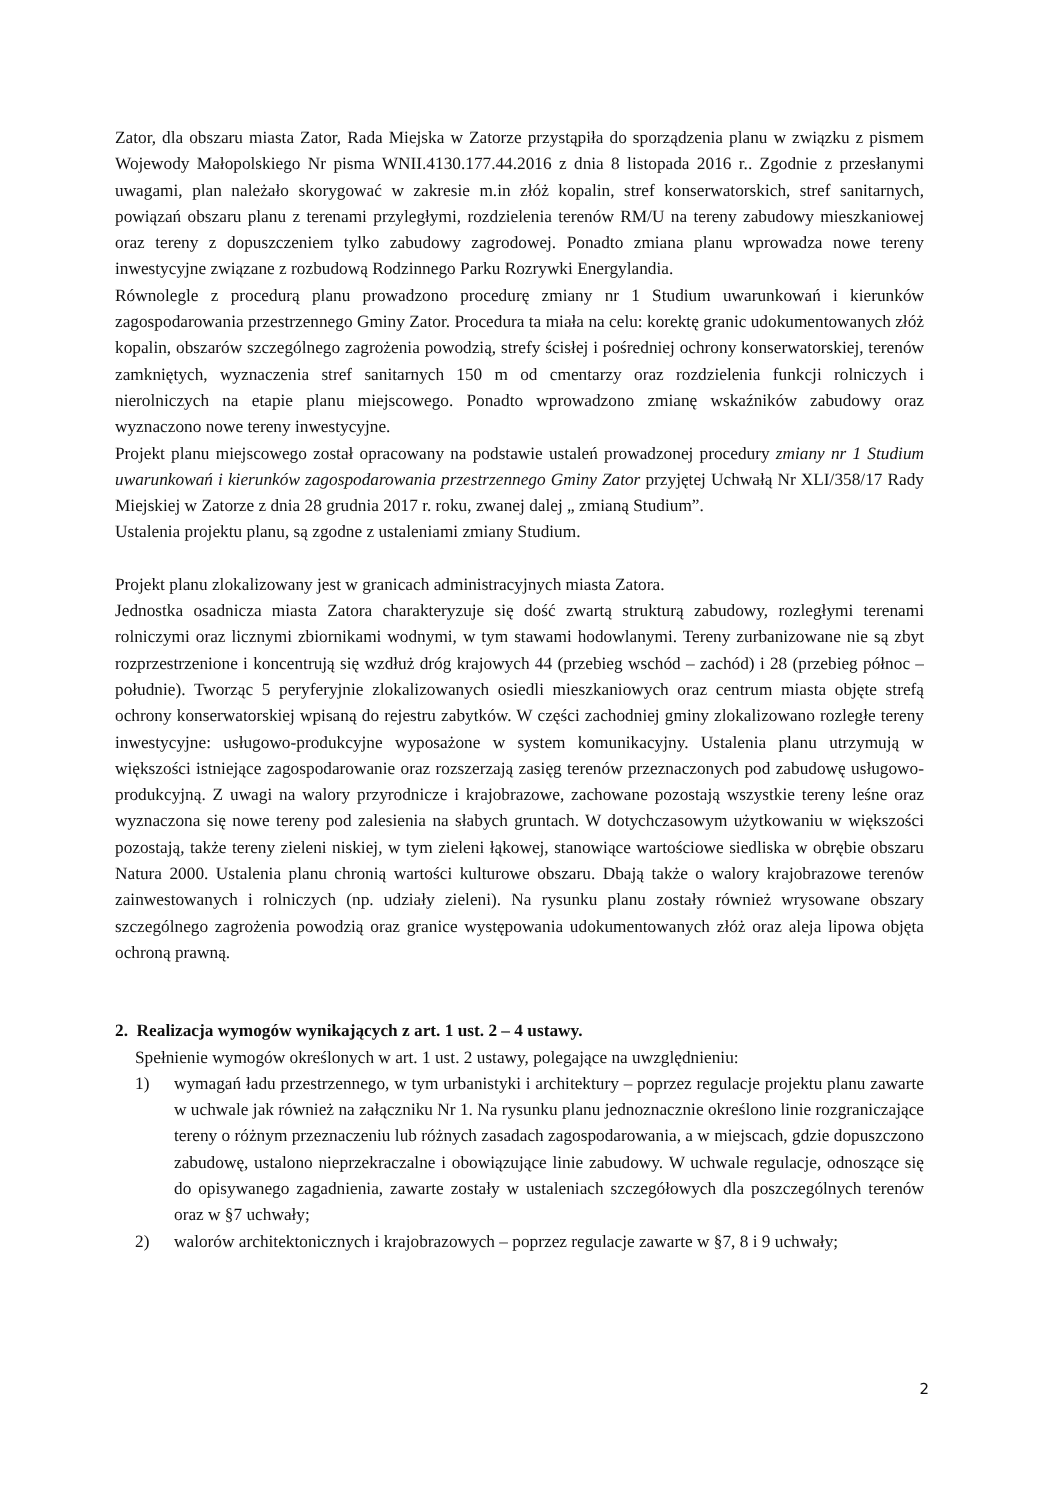Zator, dla obszaru miasta Zator, Rada Miejska w Zatorze przystąpiła do sporządzenia planu w związku z pismem Wojewody Małopolskiego Nr pisma WNII.4130.177.44.2016 z dnia 8 listopada 2016 r.. Zgodnie z przesłanymi uwagami, plan należało skorygować w zakresie m.in złóż kopalin, stref konserwatorskich, stref sanitarnych, powiązań obszaru planu z terenami przyległymi, rozdzielenia terenów RM/U na tereny zabudowy mieszkaniowej oraz tereny z dopuszczeniem tylko zabudowy zagrodowej. Ponadto zmiana planu wprowadza nowe tereny inwestycyjne związane z rozbudową Rodzinnego Parku Rozrywki Energylandia.
Równolegle z procedurą planu prowadzono procedurę zmiany nr 1 Studium uwarunkowań i kierunków zagospodarowania przestrzennego Gminy Zator. Procedura ta miała na celu: korektę granic udokumentowanych złóż kopalin, obszarów szczególnego zagrożenia powodzią, strefy ścisłej i pośredniej ochrony konserwatorskiej, terenów zamkniętych, wyznaczenia stref sanitarnych 150 m od cmentarzy oraz rozdzielenia funkcji rolniczych i nierolniczych na etapie planu miejscowego. Ponadto wprowadzono zmianę wskaźników zabudowy oraz wyznaczono nowe tereny inwestycyjne.
Projekt planu miejscowego został opracowany na podstawie ustaleń prowadzonej procedury zmiany nr 1 Studium uwarunkowań i kierunków zagospodarowania przestrzennego Gminy Zator przyjętej Uchwałą Nr XLI/358/17 Rady Miejskiej w Zatorze z dnia 28 grudnia 2017 r. roku, zwanej dalej „ zmianą Studium”.
Ustalenia projektu planu, są zgodne z ustaleniami zmiany Studium.
Projekt planu zlokalizowany jest w granicach administracyjnych miasta Zatora.
Jednostka osadnicza miasta Zatora charakteryzuje się dość zwartą strukturą zabudowy, rozległymi terenami rolniczymi oraz licznymi zbiornikami wodnymi, w tym stawami hodowlanymi. Tereny zurbanizowane nie są zbyt rozprzestrzenione i koncentrują się wzdłuż dróg krajowych 44 (przebieg wschód – zachód) i 28 (przebieg północ – południe). Tworząc 5 peryferyjnie zlokalizowanych osiedli mieszkaniowych oraz centrum miasta objęte strefą ochrony konserwatorskiej wpisaną do rejestru zabytków. W części zachodniej gminy zlokalizowano rozległe tereny inwestycyjne: usługowo-produkcyjne wyposażone w system komunikacyjny. Ustalenia planu utrzymują w większości istniejące zagospodarowanie oraz rozszerzają zasięg terenów przeznaczonych pod zabudowę usługowo-produkcyjną. Z uwagi na walory przyrodnicze i krajobrazowe, zachowane pozostają wszystkie tereny leśne oraz wyznaczona się nowe tereny pod zalesienia na słabych gruntach. W dotychczasowym użytkowaniu w większości pozostają, także tereny zieleni niskiej, w tym zieleni łąkowej, stanowiące wartościowe siedliska w obrębie obszaru Natura 2000. Ustalenia planu chronią wartości kulturowe obszaru. Dbają także o walory krajobrazowe terenów zainwestowanych i rolniczych (np. udziały zieleni). Na rysunku planu zostały również wrysowane obszary szczególnego zagrożenia powodzią oraz granice występowania udokumentowanych złóż oraz aleja lipowa objęta ochroną prawną.
2. Realizacja wymogów wynikających z art. 1 ust. 2 – 4 ustawy.
Spełnienie wymogów określonych w art. 1 ust. 2 ustawy, polegające na uwzględnieniu:
1) wymagań ładu przestrzennego, w tym urbanistyki i architektury – poprzez regulacje projektu planu zawarte w uchwale jak również na załączniku Nr 1. Na rysunku planu jednoznacznie określono linie rozgraniczające tereny o różnym przeznaczeniu lub różnych zasadach zagospodarowania, a w miejscach, gdzie dopuszczono zabudowę, ustalono nieprzekraczalne i obowiązujące linie zabudowy. W uchwale regulacje, odnoszące się do opisywanego zagadnienia, zawarte zostały w ustaleniach szczegółowych dla poszczególnych terenów oraz w §7 uchwały;
2) walorów architektonicznych i krajobrazowych – poprzez regulacje zawarte w §7, 8 i 9 uchwały;
2